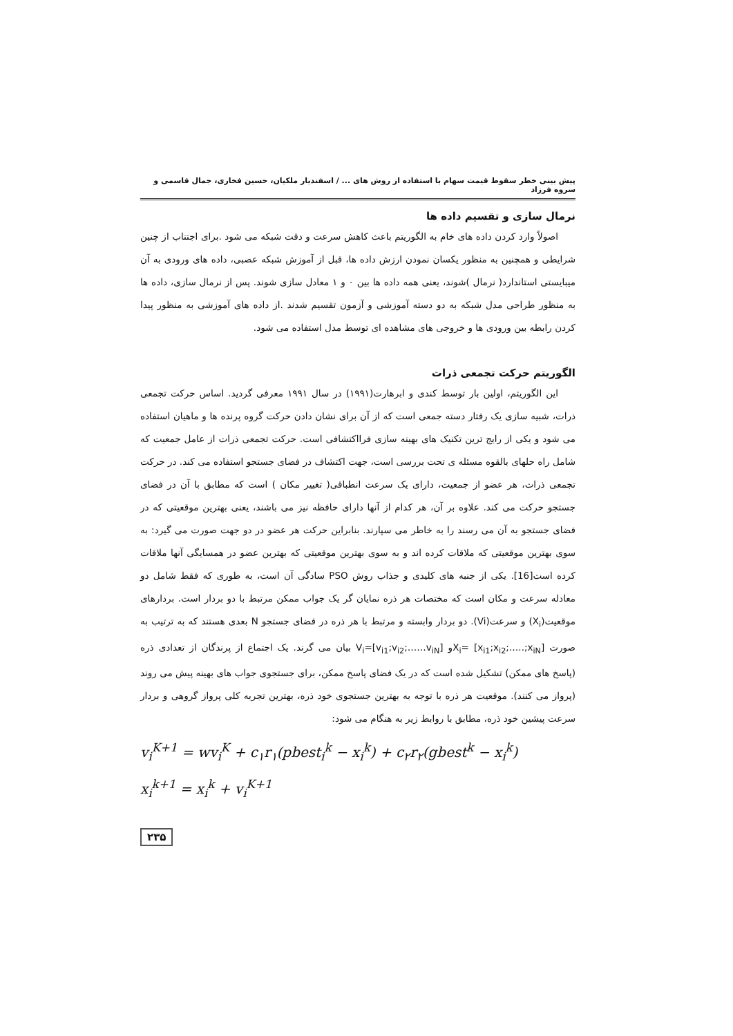پیش بینی خطر سقوط قیمت سهام با استفاده از روش های ... / اسفندیار ملکیان، حسین فخاری، جمال قاسمی و سروه فرزاد
نرمال سازی و تقسیم داده ها
اصولاً وارد کردن داده های خام به الگوریتم باعث کاهش سرعت و دقت شبکه می شود .برای اجتناب از چنین شرایطی و همچنین به منظور یکسان نمودن ارزش داده ها، قبل از آموزش شبکه عصبی، داده های ورودی به آن میبایستی استاندارد( نرمال )شوند، یعنی همه داده ها بین ۰ و ۱ معادل سازی شوند. پس از نرمال سازی، داده ها به منظور طراحی مدل شبکه به دو دسته آموزشی و آزمون تقسیم شدند .از داده های آموزشی به منظور پیدا کردن رابطه بین ورودی ها و خروجی های مشاهده ای توسط مدل استفاده می شود.
الگوریتم حرکت تجمعی ذرات
این الگوریتم، اولین بار توسط کندی و ابرهارت(۱۹۹۱) در سال ۱۹۹۱ معرفی گردید. اساس حرکت تجمعی ذرات، شبیه سازی یک رفتار دسته جمعی است که از آن برای نشان دادن حرکت گروه پرنده ها و ماهیان استفاده می شود و یکی از رایج ترین تکنیک های بهینه سازی فرااکتشافی است. حرکت تجمعی ذرات از عامل جمعیت که شامل راه حلهای بالقوه مسئله ی تحت بررسی است، جهت اکتشاف در فضای جستجو استفاده می کند. در حرکت تجمعی ذرات، هر عضو از جمعیت، دارای یک سرعت انطباقی( تغییر مکان ) است که مطابق با آن در فضای جستجو حرکت می کند. علاوه بر آن، هر کدام از آنها دارای حافظه نیز می باشند، یعنی بهترین موقعیتی که در فضای جستجو به آن می رسند را به خاطر می سپارند. بنابراین حرکت هر عضو در دو جهت صورت می گیرد: به سوی بهترین موقعیتی که ملاقات کرده اند و به سوی بهترین موقعیتی که بهترین عضو در همسایگی آنها ملاقات کرده است[16]. یکی از جنبه های کلیدی و جذاب روش PSO سادگی آن است، به طوری که فقط شامل دو معادله سرعت و مکان است که مختصات هر ذره نمایان گر یک جواب ممکن مرتبط با دو بردار است. بردارهای موقعیت(X<sub>i</sub>) و سرعت(Vi). دو بردار وابسته و مرتبط با هر ذره در فضای جستجو N بعدی هستند که به ترتیب به صورت [x<sub>i1</sub>;x<sub>i2</sub>;…..;x<sub>iN</sub>] =X<sub>i</sub>و [v<sub>i1</sub>;v<sub>i2</sub>;……v<sub>iN</sub>]=V<sub>i</sub> بیان می گرند. یک اجتماع از پرندگان از تعدادی ذره (پاسخ های ممکن) تشکیل شده است که در یک فضای پاسخ ممکن، برای جستجوی جواب های بهینه پیش می روند (پرواز می کنند). موقعیت هر ذره با توجه به بهترین جستجوی خود ذره، بهترین تجربه کلی پرواز گروهی و بردار سرعت پیشین خود ذره، مطابق با روابط زیر به هنگام می شود:
v<sub>i</sub><sup>K+1</sup> = wv<sub>i</sub><sup>K</sup> + c<sub>۱</sub>r<sub>۱</sub>(pbest<sub>i</sub><sup>k</sup> − x<sub>i</sub><sup>k</sup>) + c<sub>۲</sub>r<sub>۲</sub>(gbest<sup>k</sup> − x<sub>i</sub><sup>k</sup>)
x<sub>i</sub><sup>k+1</sup> = x<sub>i</sub><sup>k</sup> + v<sub>i</sub><sup>K+1</sup>
۲۳۵